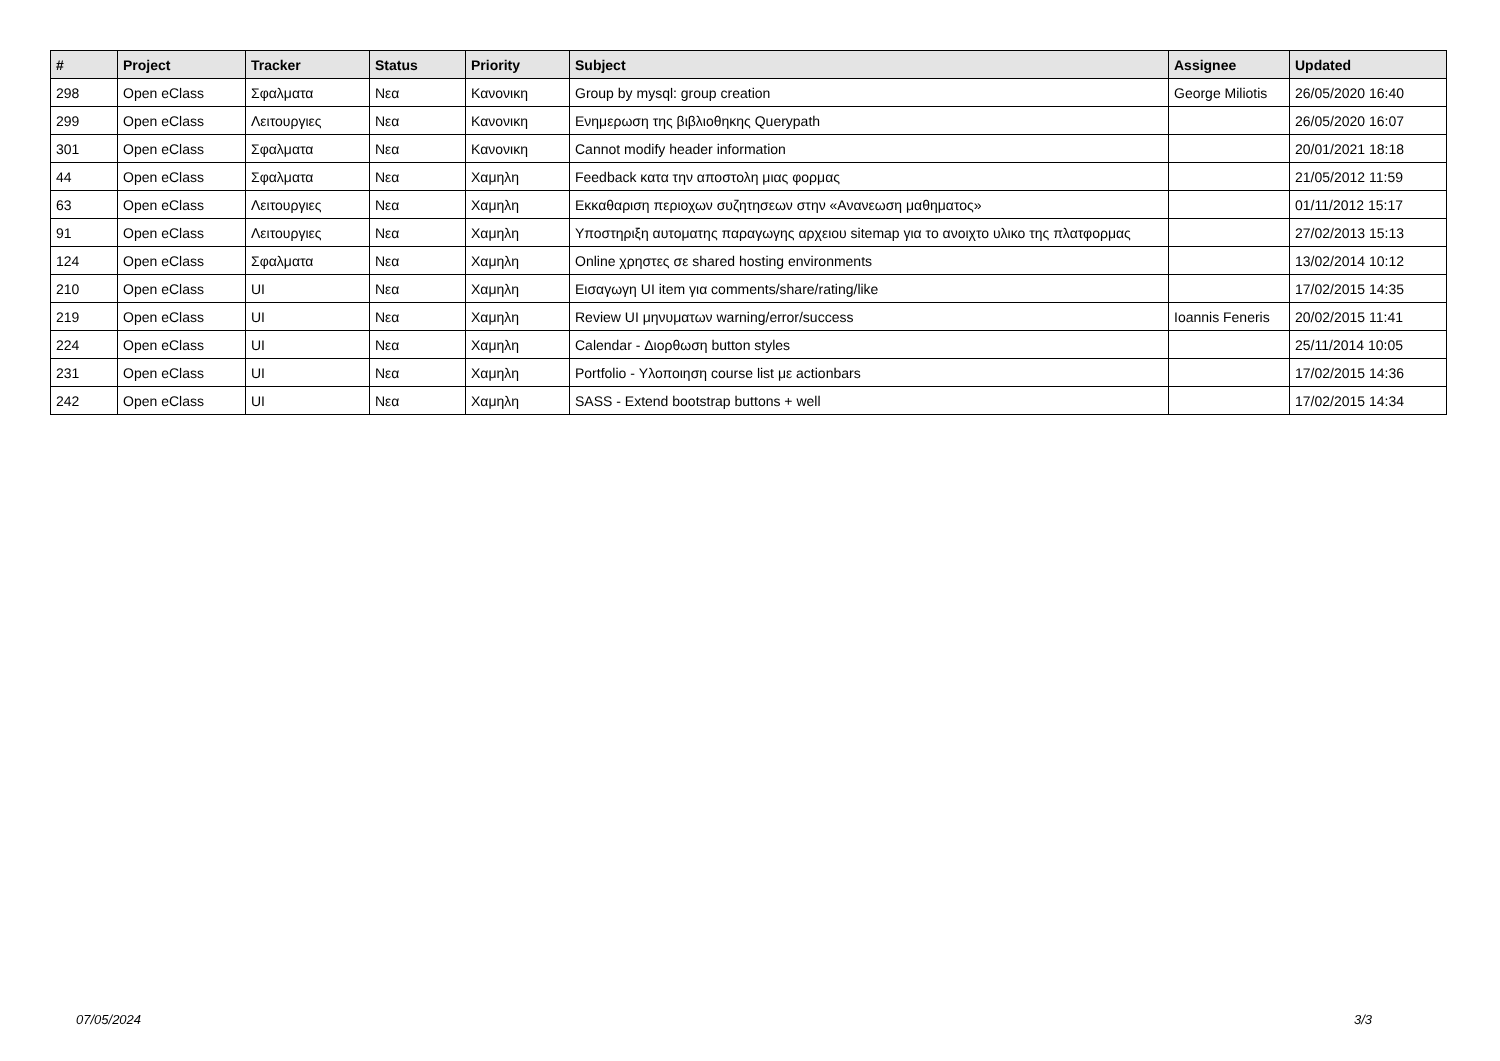| # | Project | Tracker | Status | Priority | Subject | Assignee | Updated |
| --- | --- | --- | --- | --- | --- | --- | --- |
| 298 | Open eClass | Σφαλματα | Νεα | Κανονικη | Group by mysql: group creation | George Miliotis | 26/05/2020 16:40 |
| 299 | Open eClass | Λειτουργιες | Νεα | Κανονικη | Ενημερωση της βιβλιοθηκης Querypath | | 26/05/2020 16:07 |
| 301 | Open eClass | Σφαλματα | Νεα | Κανονικη | Cannot modify header information | | 20/01/2021 18:18 |
| 44 | Open eClass | Σφαλματα | Νεα | Χαμηλη | Feedback κατα την αποστολη μιας φορμας | | 21/05/2012 11:59 |
| 63 | Open eClass | Λειτουργιες | Νεα | Χαμηλη | Εκκαθαριση περιοχων συζητησεων στην «Ανανεωση μαθηματος» | | 01/11/2012 15:17 |
| 91 | Open eClass | Λειτουργιες | Νεα | Χαμηλη | Υποστηριξη αυτοματης παραγωγης αρχειου sitemap για το ανοιχτο υλικο της πλατφορμας | | 27/02/2013 15:13 |
| 124 | Open eClass | Σφαλματα | Νεα | Χαμηλη | Online χρηστες σε shared hosting environments | | 13/02/2014 10:12 |
| 210 | Open eClass | UI | Νεα | Χαμηλη | Εισαγωγη UI item για comments/share/rating/like | | 17/02/2015 14:35 |
| 219 | Open eClass | UI | Νεα | Χαμηλη | Review UI μηνυματων warning/error/success | Ioannis Feneris | 20/02/2015 11:41 |
| 224 | Open eClass | UI | Νεα | Χαμηλη | Calendar - Διορθωση button styles | | 25/11/2014 10:05 |
| 231 | Open eClass | UI | Νεα | Χαμηλη | Portfolio - Υλοποιηση course list με actionbars | | 17/02/2015 14:36 |
| 242 | Open eClass | UI | Νεα | Χαμηλη | SASS - Extend bootstrap buttons + well | | 17/02/2015 14:34 |
07/05/2024 3/3